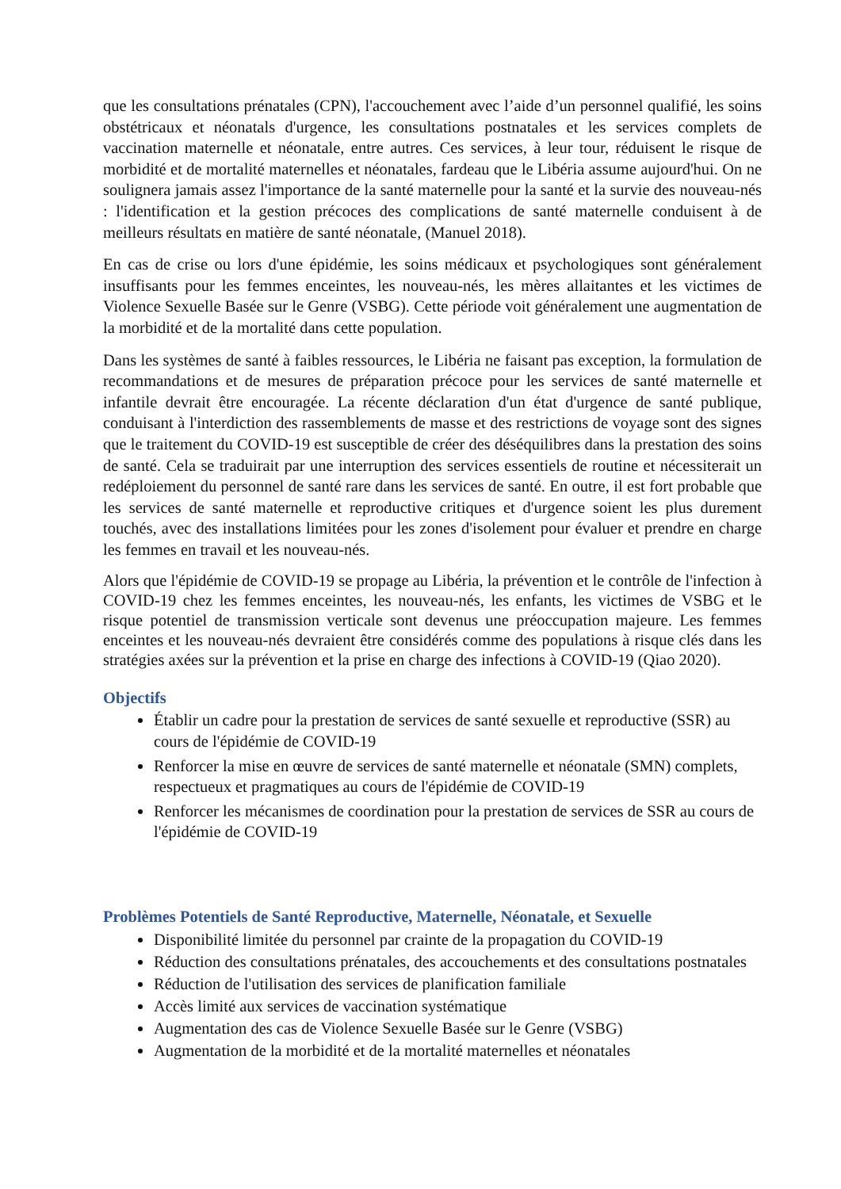que les consultations prénatales (CPN), l'accouchement avec l’aide d’un personnel qualifié, les soins obstétricaux et néonatals d'urgence, les consultations postnatales et les services complets de vaccination maternelle et néonatale, entre autres. Ces services, à leur tour, réduisent le risque de morbidité et de mortalité maternelles et néonatales, fardeau que le Libéria assume aujourd'hui. On ne soulignera jamais assez l'importance de la santé maternelle pour la santé et la survie des nouveau-nés : l'identification et la gestion précoces des complications de santé maternelle conduisent à de meilleurs résultats en matière de santé néonatale, (Manuel 2018).
En cas de crise ou lors d'une épidémie, les soins médicaux et psychologiques sont généralement insuffisants pour les femmes enceintes, les nouveau-nés, les mères allaitantes et les victimes de Violence Sexuelle Basée sur le Genre (VSBG). Cette période voit généralement une augmentation de la morbidité et de la mortalité dans cette population.
Dans les systèmes de santé à faibles ressources, le Libéria ne faisant pas exception, la formulation de recommandations et de mesures de préparation précoce pour les services de santé maternelle et infantile devrait être encouragée. La récente déclaration d'un état d'urgence de santé publique, conduisant à l'interdiction des rassemblements de masse et des restrictions de voyage sont des signes que le traitement du COVID-19 est susceptible de créer des déséquilibres dans la prestation des soins de santé. Cela se traduirait par une interruption des services essentiels de routine et nécessiterait un redéploiement du personnel de santé rare dans les services de santé. En outre, il est fort probable que les services de santé maternelle et reproductive critiques et d'urgence soient les plus durement touchés, avec des installations limitées pour les zones d'isolement pour évaluer et prendre en charge les femmes en travail et les nouveau-nés.
Alors que l'épidémie de COVID-19 se propage au Libéria, la prévention et le contrôle de l'infection à COVID-19 chez les femmes enceintes, les nouveau-nés, les enfants, les victimes de VSBG et le risque potentiel de transmission verticale sont devenus une préoccupation majeure. Les femmes enceintes et les nouveau-nés devraient être considérés comme des populations à risque clés dans les stratégies axées sur la prévention et la prise en charge des infections à COVID-19 (Qiao 2020).
Objectifs
Établir un cadre pour la prestation de services de santé sexuelle et reproductive (SSR) au cours de l'épidémie de COVID-19
Renforcer la mise en œuvre de services de santé maternelle et néonatale (SMN) complets, respectueux et pragmatiques au cours de l'épidémie de COVID-19
Renforcer les mécanismes de coordination pour la prestation de services de SSR au cours de l'épidémie de COVID-19
Problèmes Potentiels de Santé Reproductive, Maternelle, Néonatale, et Sexuelle
Disponibilité limitée du personnel par crainte de la propagation du COVID-19
Réduction des consultations prénatales, des accouchements et des consultations postnatales
Réduction de l'utilisation des services de planification familiale
Accès limité aux services de vaccination systématique
Augmentation des cas de Violence Sexuelle Basée sur le Genre (VSBG)
Augmentation de la morbidité et de la mortalité maternelles et néonatales